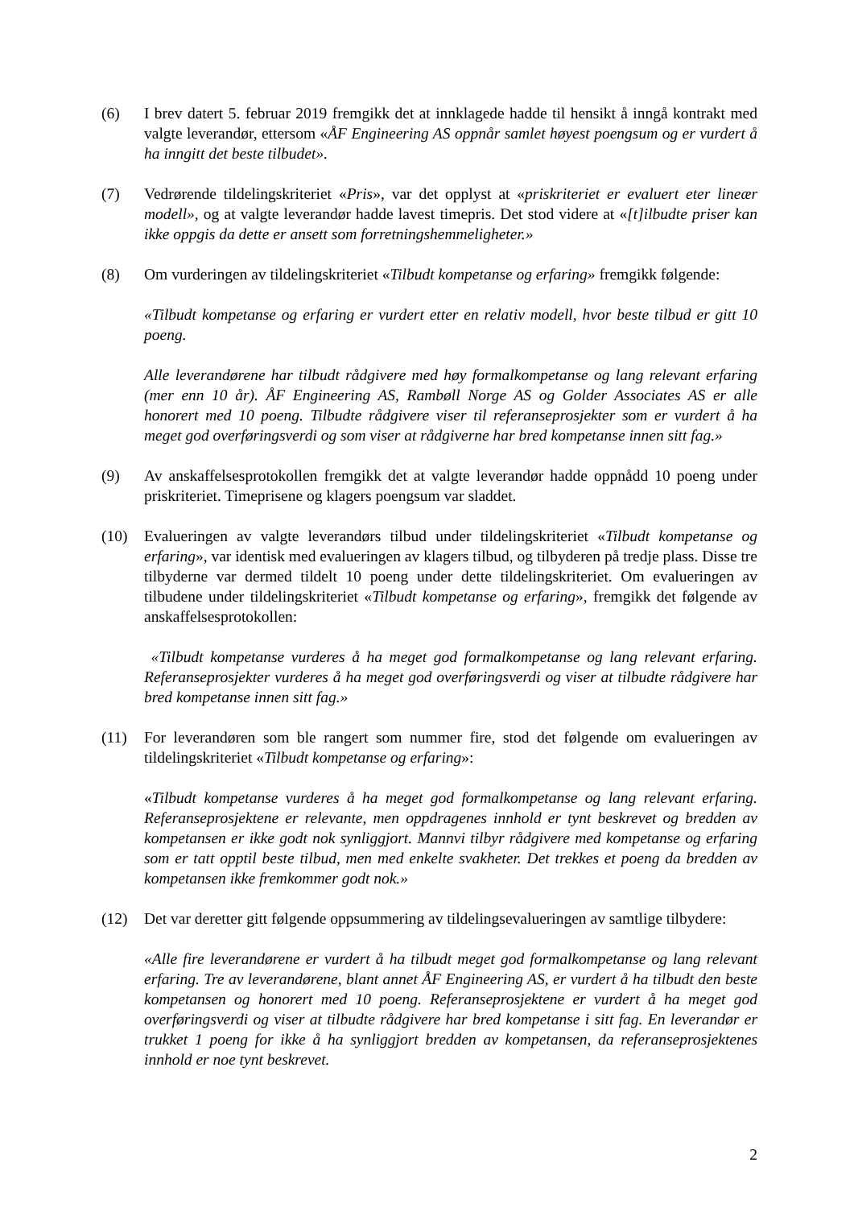(6) I brev datert 5. februar 2019 fremgikk det at innklagede hadde til hensikt å inngå kontrakt med valgte leverandør, ettersom «ÅF Engineering AS oppnår samlet høyest poengsum og er vurdert å ha inngitt det beste tilbudet».
(7) Vedrørende tildelingskriteriet «Pris», var det opplyst at «priskriteriet er evaluert eter lineær modell», og at valgte leverandør hadde lavest timepris. Det stod videre at «[t]ilbudte priser kan ikke oppgis da dette er ansett som forretningshemmeligheter.»
(8) Om vurderingen av tildelingskriteriet «Tilbudt kompetanse og erfaring» fremgikk følgende:
«Tilbudt kompetanse og erfaring er vurdert etter en relativ modell, hvor beste tilbud er gitt 10 poeng.
Alle leverandørene har tilbudt rådgivere med høy formalkompetanse og lang relevant erfaring (mer enn 10 år). ÅF Engineering AS, Rambøll Norge AS og Golder Associates AS er alle honorert med 10 poeng. Tilbudte rådgivere viser til referanseprosjekter som er vurdert å ha meget god overføringsverdi og som viser at rådgiverne har bred kompetanse innen sitt fag.»
(9) Av anskaffelsesprotokollen fremgikk det at valgte leverandør hadde oppnådd 10 poeng under priskriteriet. Timeprisene og klagers poengsum var sladdet.
(10) Evalueringen av valgte leverandørs tilbud under tildelingskriteriet «Tilbudt kompetanse og erfaring», var identisk med evalueringen av klagers tilbud, og tilbyderen på tredje plass. Disse tre tilbyderne var dermed tildelt 10 poeng under dette tildelingskriteriet. Om evalueringen av tilbudene under tildelingskriteriet «Tilbudt kompetanse og erfaring», fremgikk det følgende av anskaffelsesprotokollen:
«Tilbudt kompetanse vurderes å ha meget god formalkompetanse og lang relevant erfaring. Referanseprosjekter vurderes å ha meget god overføringsverdi og viser at tilbudte rådgivere har bred kompetanse innen sitt fag.»
(11) For leverandøren som ble rangert som nummer fire, stod det følgende om evalueringen av tildelingskriteriet «Tilbudt kompetanse og erfaring»:
«Tilbudt kompetanse vurderes å ha meget god formalkompetanse og lang relevant erfaring. Referanseprosjektene er relevante, men oppdragenes innhold er tynt beskrevet og bredden av kompetansen er ikke godt nok synliggjort. Mannvi tilbyr rådgivere med kompetanse og erfaring som er tatt opptil beste tilbud, men med enkelte svakheter. Det trekkes et poeng da bredden av kompetansen ikke fremkommer godt nok.»
(12) Det var deretter gitt følgende oppsummering av tildelingsevalueringen av samtlige tilbydere:
«Alle fire leverandørene er vurdert å ha tilbudt meget god formalkompetanse og lang relevant erfaring. Tre av leverandørene, blant annet ÅF Engineering AS, er vurdert å ha tilbudt den beste kompetansen og honorert med 10 poeng. Referanseprosjektene er vurdert å ha meget god overføringsverdi og viser at tilbudte rådgivere har bred kompetanse i sitt fag. En leverandør er trukket 1 poeng for ikke å ha synliggjort bredden av kompetansen, da referanseprosjektenes innhold er noe tynt beskrevet.
2